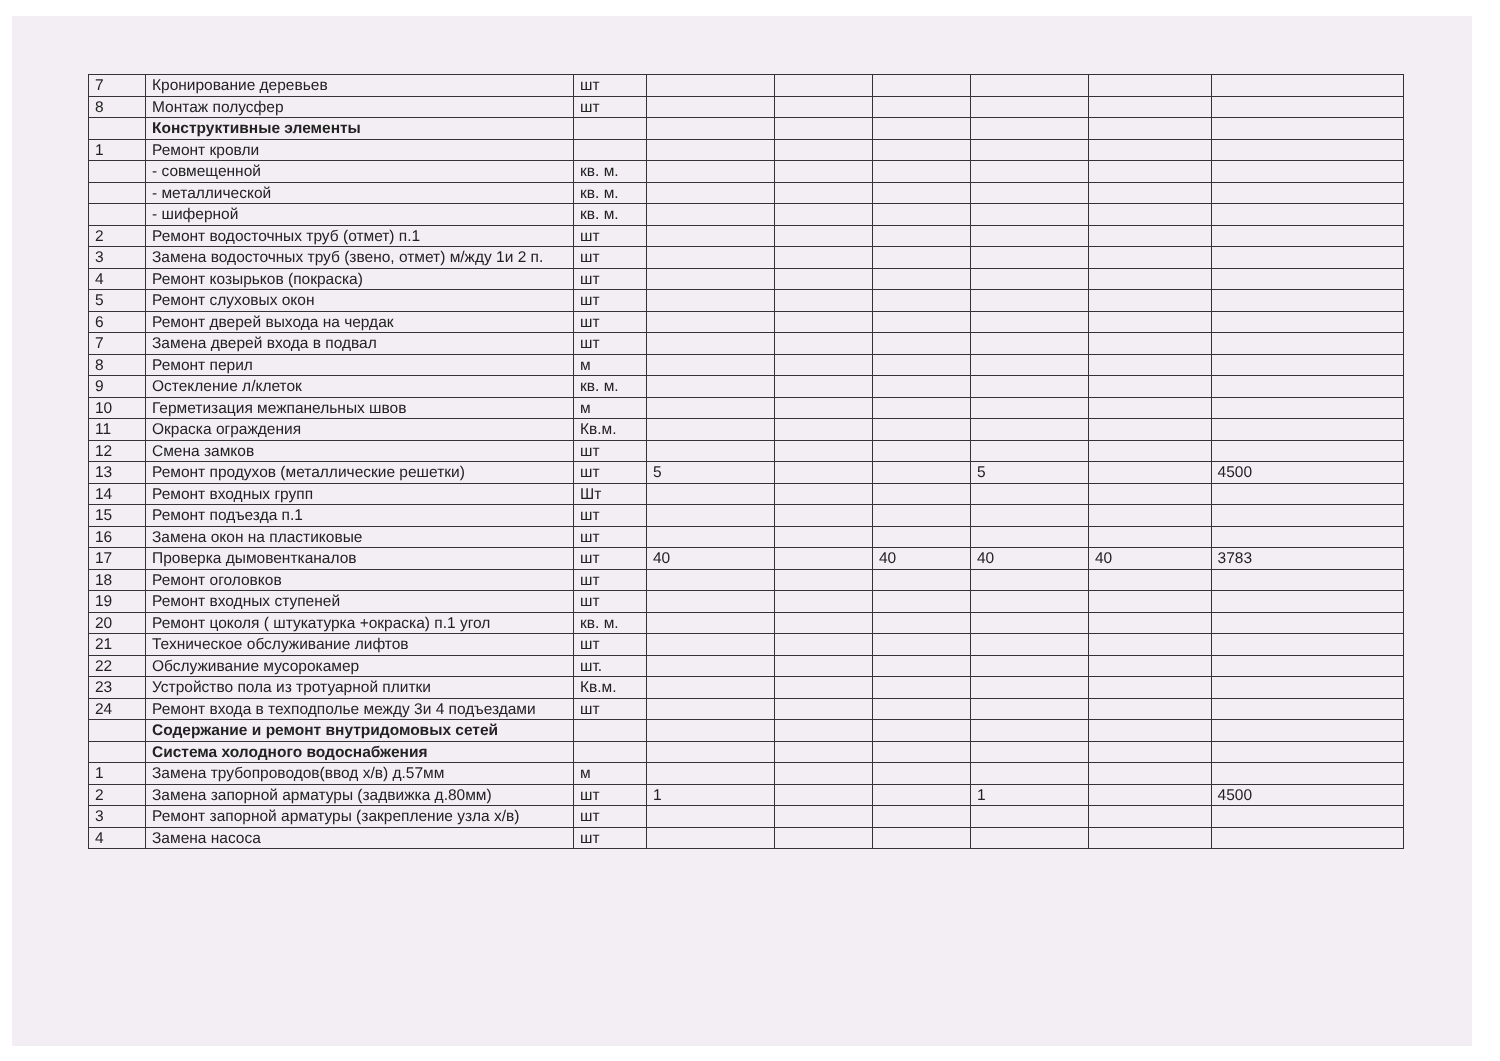| 7 | Кронирование деревьев | шт | | | | | | |
| 8 | Монтаж полусфер | шт | | | | | | |
| | Конструктивные элементы | | | | | | | |
| 1 | Ремонт кровли | | | | | | | |
| | - совмещенной | кв. м. | | | | | | |
| | - металлической | кв. м. | | | | | | |
| | - шиферной | кв. м. | | | | | | |
| 2 | Ремонт водосточных труб (отмет) п.1 | шт | | | | | | |
| 3 | Замена водосточных труб (звено, отмет) м/жду 1и 2 п. | шт | | | | | | |
| 4 | Ремонт козырьков (покраска) | шт | | | | | | |
| 5 | Ремонт слуховых окон | шт | | | | | | |
| 6 | Ремонт дверей выхода на чердак | шт | | | | | | |
| 7 | Замена дверей входа в подвал | шт | | | | | | |
| 8 | Ремонт перил | м | | | | | | |
| 9 | Остекление л/клеток | кв. м. | | | | | | |
| 10 | Герметизация межпанельных швов | м | | | | | | |
| 11 | Окраска ограждения | Кв.м. | | | | | | |
| 12 | Смена замков | шт | | | | | | |
| 13 | Ремонт продухов (металлические решетки) | шт | 5 | | | 5 | | 4500 |
| 14 | Ремонт входных групп | Шт | | | | | | |
| 15 | Ремонт подъезда п.1 | шт | | | | | | |
| 16 | Замена окон на пластиковые | шт | | | | | | |
| 17 | Проверка дымовентканалов | шт | 40 | | 40 | 40 | 40 | 3783 |
| 18 | Ремонт оголовков | шт | | | | | | |
| 19 | Ремонт входных ступеней | шт | | | | | | |
| 20 | Ремонт цоколя ( штукатурка +окраска) п.1 угол | кв. м. | | | | | | |
| 21 | Техническое обслуживание лифтов | шт | | | | | | |
| 22 | Обслуживание мусорокамер | шт. | | | | | | |
| 23 | Устройство пола из тротуарной плитки | Кв.м. | | | | | | |
| 24 | Ремонт входа в техподполье между 3и 4 подъездами | шт | | | | | | |
| | Содержание и ремонт внутридомовых сетей | | | | | | | |
| | Система холодного водоснабжения | | | | | | | |
| 1 | Замена трубопроводов(ввод х/в) д.57мм | м | | | | | | |
| 2 | Замена запорной арматуры (задвижка д.80мм) | шт | 1 | | | 1 | | 4500 |
| 3 | Ремонт запорной арматуры (закрепление узла х/в) | шт | | | | | | |
| 4 | Замена насоса | шт | | | | | | |